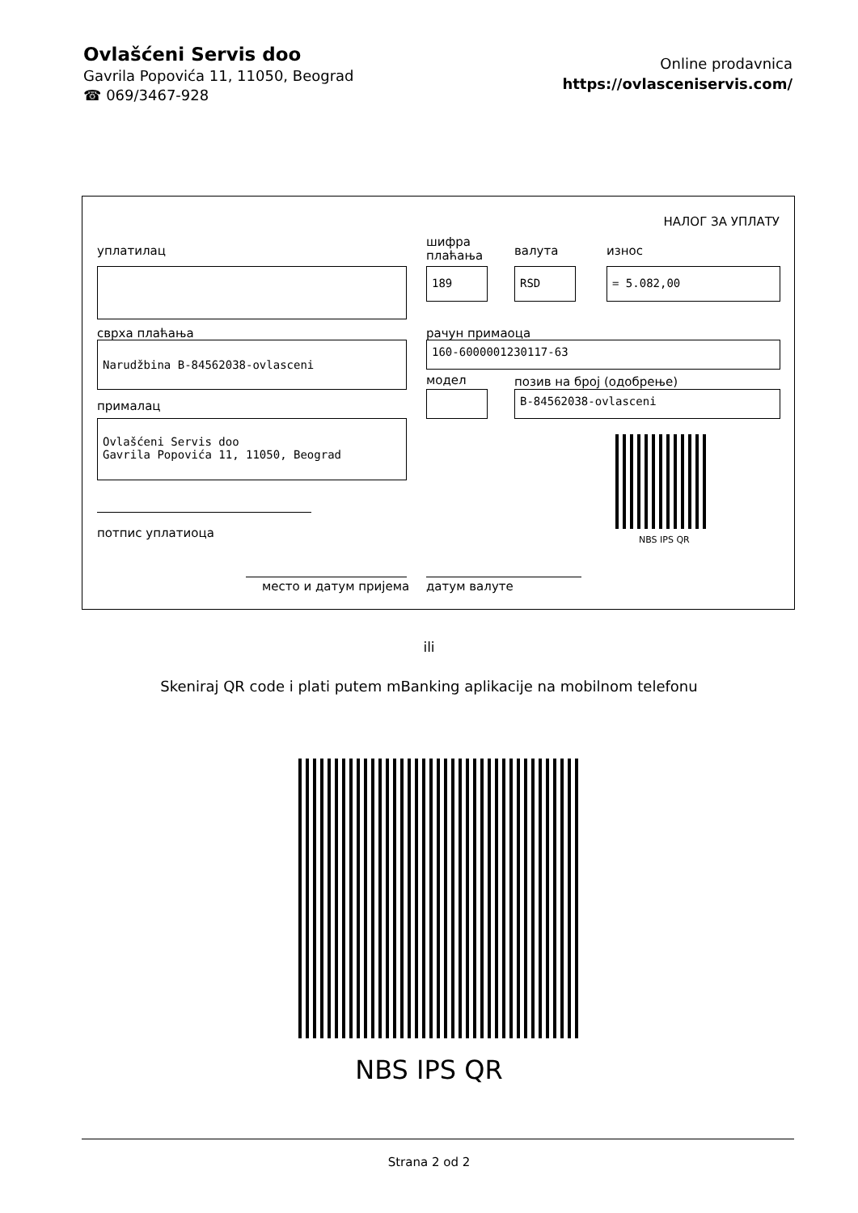Ovlašćeni Servis doo
Gavrila Popovića 11, 11050, Beograd
☎ 069/3467-928
Online prodavnica
https://ovlasceniservis.com/
НАЛОГ ЗА УПЛАТУ
уплатилац
шифра
плаћања
валута износ
189 RSD = 5.082,00
сврха плаћања рачун примаоца
Narudžbina B-84562038-ovlasceni 160-6000001230117-63
модел позив на број (одобрење)
B-84562038-ovlasceni
прималац
Ovlašćeni Servis doo
Gavrila Popovića 11, 11050, Beograd
NBS IPS QR
потпис уплатиоца
место и датум пријема датум валуте
ili
Skeniraj QR code i plati putem mBanking aplikacije na mobilnom telefonu
NBS IPS QR
Strana 2 od 2